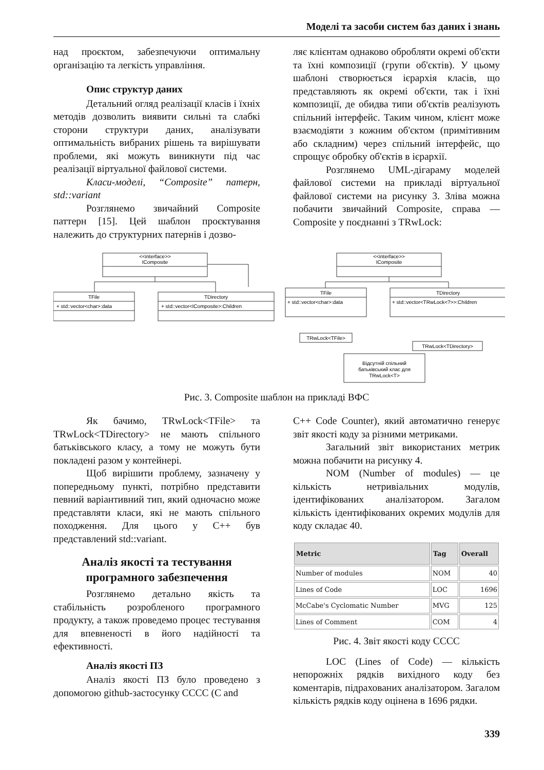Моделі та засоби систем баз даних і знань
над проєктом, забезпечуючи оптимальну організацію та легкість управління.
Опис структур даних
Детальний огляд реалізації класів і їхніх методів дозволить виявити сильні та слабкі сторони структури даних, аналізувати оптимальність вибраних рішень та вирішувати проблеми, які можуть виникнути під час реалізації віртуальної файлової системи.
Класи-моделі, “Composite” патерн, std::variant
Розглянемо звичайний Composite паттерн [15]. Цей шаблон проєктування належить до структурних патернів і дозво-
ляє клієнтам однаково обробляти окремі об'єкти та їхні композиції (групи об'єктів). У цьому шаблоні створюється ієрархія класів, що представляють як окремі об'єкти, так і їхні композиції, де обидва типи об'єктів реалізують спільний інтерфейс. Таким чином, клієнт може взаємодіяти з кожним об'єктом (примітивним або складним) через спільний інтерфейс, що спрощує обробку об'єктів в ієрархії.
Розглянемо UML-дігараму моделей файлової системи на прикладі віртуальної файлової системи на рисунку 3. Зліва можна побачити звичайний Composite, справа — Composite у поєднанні з TRwLock:
<<interface>>
IComposite
TFile
+ std::vector<char>:data
TDirectory
+ std::vector<IComposite>:Children
<<interface>>
IComposite
TFile
+ std::vector<char>:data
TDirectory
+ std::vector<TRwLock<?>>:Children
TRwLock<TFile>
TRwLock<TDirectory>
Відсутній спільний
батьківський клас для
TRwLock<T>
Рис. 3. Composite шаблон на прикладі ВФС
Як бачимо, TRwLock<TFile> та TRwLock<TDirectory> не мають спільного батьківського класу, а тому не можуть бути покладені разом у контейнері.
Щоб вирішити проблему, зазначену у попередньому пункті, потрібно представити певний варіантивний тип, який одночасно може представляти класи, які не мають спільного походження. Для цього у C++ був представлений std::variant.
Аналіз якості та тестування програмного забезпечення
Розглянемо детально якість та стабільність розробленого програмного продукту, а також проведемо процес тестування для впевненості в його надійності та ефективності.
Аналіз якості ПЗ
Аналіз якості ПЗ було проведено з допомогою github-застосунку CCCC (C and
C++ Code Counter), який автоматично генерує звіт якості коду за різними метриками.
Загальний звіт використаних метрик можна побачити на рисунку 4.
NOM (Number of modules) — це кількість нетривіальних модулів, ідентифікованих аналізатором. Загалом кількість ідентифікованих окремих модулів для коду складає 40.
| Metric | Tag | Overall |
| --- | --- | --- |
| Number of modules | NOM | 40 |
| Lines of Code | LOC | 1696 |
| McCabe's Cyclomatic Number | MVG | 125 |
| Lines of Comment | COM | 4 |
Рис. 4. Звіт якості коду CCCC
LOC (Lines of Code) — кількість непорожніх рядків вихідного коду без коментарів, підрахованих аналізатором. Загалом кількість рядків коду оцінена в 1696 рядки.
339